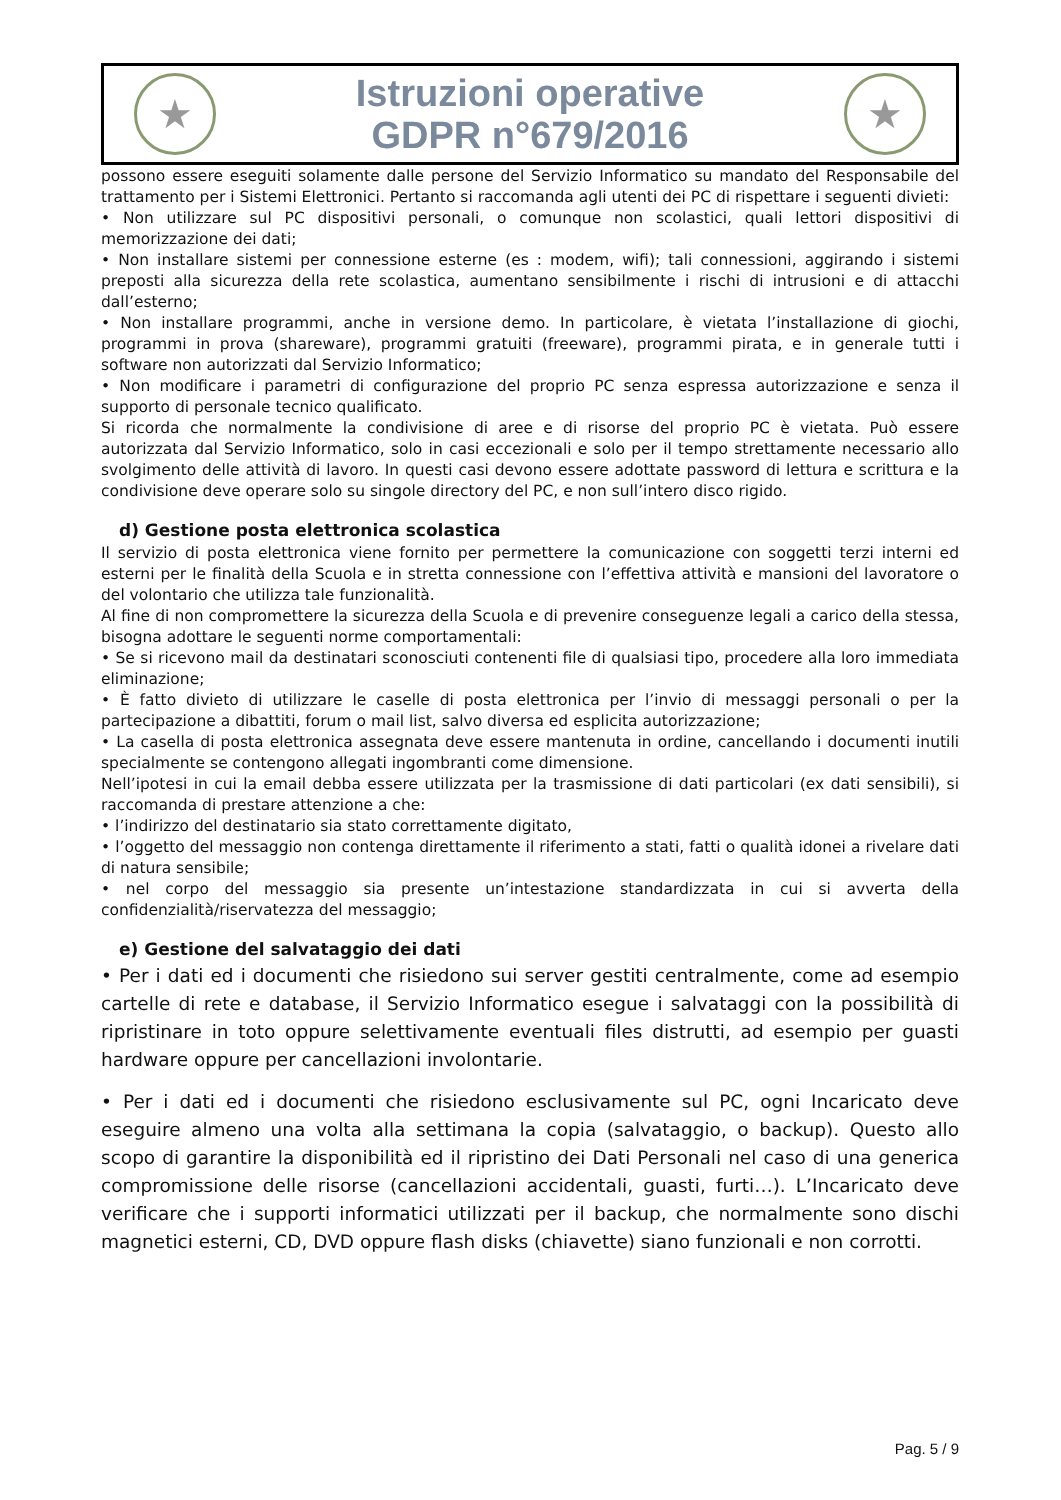★
Istruzioni operative
GDPR n°679/2016
★
possono essere eseguiti solamente dalle persone del Servizio Informatico su mandato del Responsabile del trattamento per i Sistemi Elettronici. Pertanto si raccomanda agli utenti dei PC di rispettare i seguenti divieti:
• Non utilizzare sul PC dispositivi personali, o comunque non scolastici, quali lettori dispositivi di memorizzazione dei dati;
• Non installare sistemi per connessione esterne (es : modem, wifi); tali connessioni, aggirando i sistemi preposti alla sicurezza della rete scolastica, aumentano sensibilmente i rischi di intrusioni e di attacchi dall’esterno;
• Non installare programmi, anche in versione demo. In particolare, è vietata l’installazione di giochi, programmi in prova (shareware), programmi gratuiti (freeware), programmi pirata, e in generale tutti i software non autorizzati dal Servizio Informatico;
• Non modificare i parametri di configurazione del proprio PC senza espressa autorizzazione e senza il supporto di personale tecnico qualificato.
Si ricorda che normalmente la condivisione di aree e di risorse del proprio PC è vietata. Può essere autorizzata dal Servizio Informatico, solo in casi eccezionali e solo per il tempo strettamente necessario allo svolgimento delle attività di lavoro. In questi casi devono essere adottate password di lettura e scrittura e la condivisione deve operare solo su singole directory del PC, e non sull’intero disco rigido.
d) Gestione posta elettronica scolastica
Il servizio di posta elettronica viene fornito per permettere la comunicazione con soggetti terzi interni ed esterni per le finalità della Scuola e in stretta connessione con l’effettiva attività e mansioni del lavoratore o del volontario che utilizza tale funzionalità.
Al fine di non compromettere la sicurezza della Scuola e di prevenire conseguenze legali a carico della stessa, bisogna adottare le seguenti norme comportamentali:
• Se si ricevono mail da destinatari sconosciuti contenenti file di qualsiasi tipo, procedere alla loro immediata eliminazione;
• È fatto divieto di utilizzare le caselle di posta elettronica per l’invio di messaggi personali o per la partecipazione a dibattiti, forum o mail list, salvo diversa ed esplicita autorizzazione;
• La casella di posta elettronica assegnata deve essere mantenuta in ordine, cancellando i documenti inutili specialmente se contengono allegati ingombranti come dimensione.
Nell’ipotesi in cui la email debba essere utilizzata per la trasmissione di dati particolari (ex dati sensibili), si raccomanda di prestare attenzione a che:
• l’indirizzo del destinatario sia stato correttamente digitato,
• l’oggetto del messaggio non contenga direttamente il riferimento a stati, fatti o qualità idonei a rivelare dati di natura sensibile;
• nel corpo del messaggio sia presente un’intestazione standardizzata in cui si avverta della confidenzialità/riservatezza del messaggio;
e) Gestione del salvataggio dei dati
• Per i dati ed i documenti che risiedono sui server gestiti centralmente, come ad esempio cartelle di rete e database, il Servizio Informatico esegue i salvataggi con la possibilità di ripristinare in toto oppure selettivamente eventuali files distrutti, ad esempio per guasti hardware oppure per cancellazioni involontarie.
• Per i dati ed i documenti che risiedono esclusivamente sul PC, ogni Incaricato deve eseguire almeno una volta alla settimana la copia (salvataggio, o backup). Questo allo scopo di garantire la disponibilità ed il ripristino dei Dati Personali nel caso di una generica compromissione delle risorse (cancellazioni accidentali, guasti, furti…). L’Incaricato deve verificare che i supporti informatici utilizzati per il backup, che normalmente sono dischi magnetici esterni, CD, DVD oppure flash disks (chiavette) siano funzionali e non corrotti.
Pag. 5 / 9